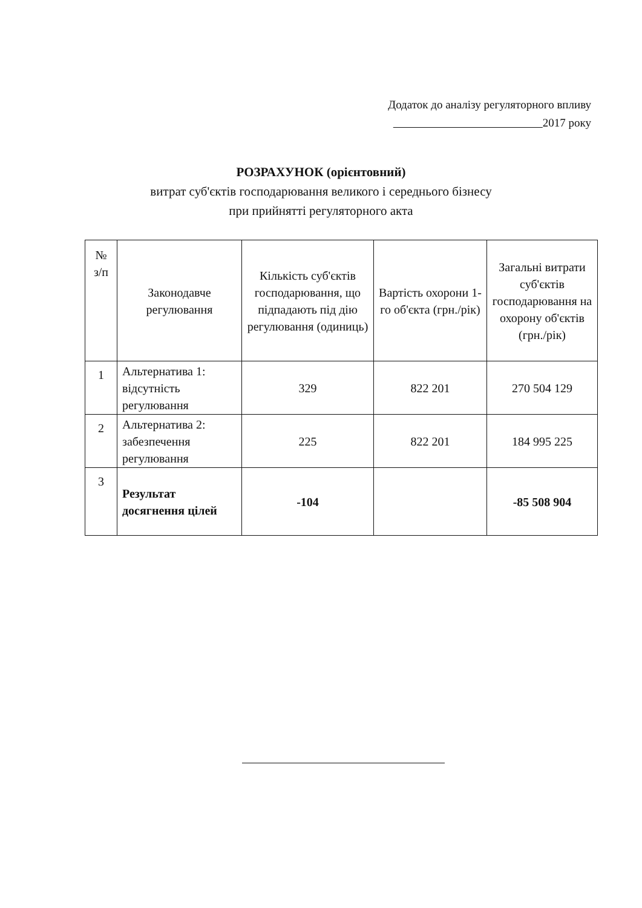Додаток до аналізу регуляторного впливу
2017 року
РОЗРАХУНОК (орієнтовний)
витрат суб'єктів господарювання великого і середнього бізнесу
при прийнятті регуляторного акта
| № з/п | Законодавче регулювання | Кількість суб'єктів господарювання, що підпадають під дію регулювання (одиниць) | Вартість охорони 1-го об'єкта (грн./рік) | Загальні витрати суб'єктів господарювання на охорону об'єктів (грн./рік) |
| --- | --- | --- | --- | --- |
| 1 | Альтернатива 1: відсутність регулювання | 329 | 822 201 | 270 504 129 |
| 2 | Альтернатива 2: забезпечення регулювання | 225 | 822 201 | 184 995 225 |
| 3 | Результат досягнення цілей | -104 | | -85 508 904 |